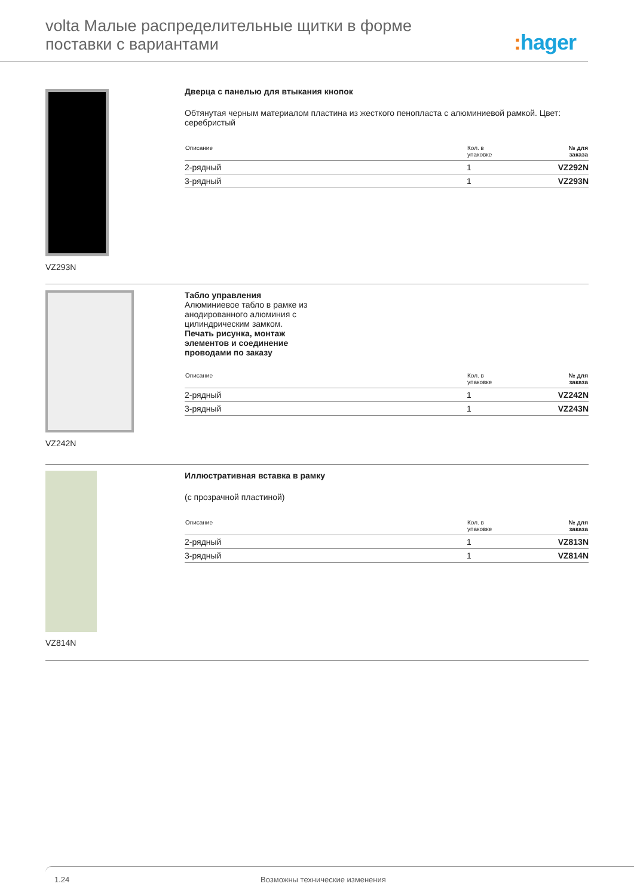volta Малые распределительные щитки в форме поставки с вариантами
: hager
VZ293N
Дверца с панелью для втыкания кнопок
Обтянутая черным материалом пластина из жесткого пенопласта с алюминиевой рамкой. Цвет: серебристый
| Описание | Кол. в упаковке | № для заказа |
| --- | --- | --- |
| 2-рядный | 1 | VZ292N |
| 3-рядный | 1 | VZ293N |
VZ242N
Табло управления
Алюминиевое табло в рамке из
анодированного алюминия с
цилиндрическим замком.
Печать рисунка, монтаж
элементов и соединение
проводами по заказу
| Описание | Кол. в упаковке | № для заказа |
| --- | --- | --- |
| 2-рядный | 1 | VZ242N |
| 3-рядный | 1 | VZ243N |
VZ814N
Иллюстративная вставка в рамку
(с прозрачной пластиной)
| Описание | Кол. в упаковке | № для заказа |
| --- | --- | --- |
| 2-рядный | 1 | VZ813N |
| 3-рядный | 1 | VZ814N |
1.24 Возможны технические изменения